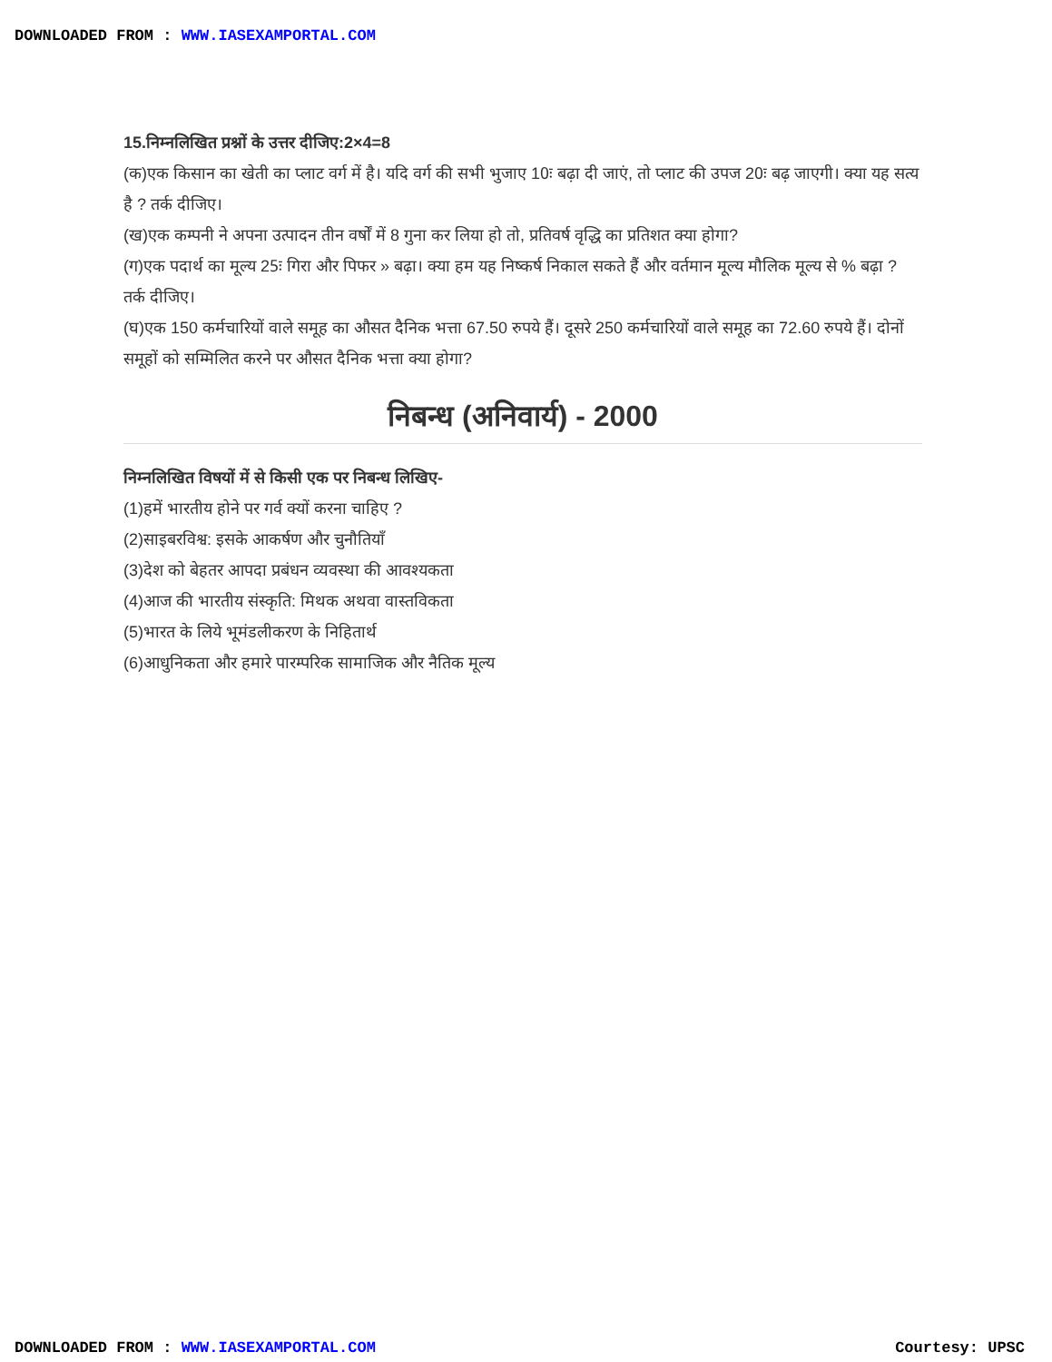DOWNLOADED FROM : WWW.IASEXAMPORTAL.COM
15.निम्नलिखित प्रश्नों के उत्तर दीजिए:2×4=8
(क)एक किसान का खेती का प्लाट वर्ग में है। यदि वर्ग की सभी भुजाए 10ः बढ़ा दी जाएं, तो प्लाट की उपज 20ः बढ़ जाएगी। क्या यह सत्य है ? तर्क दीजिए।
(ख)एक कम्पनी ने अपना उत्पादन तीन वर्षों में 8 गुना कर लिया हो तो, प्रतिवर्ष वृद्धि का प्रतिशत क्या होगा?
(ग)एक पदार्थ का मूल्य 25ः गिरा और पिफर » बढ़ा। क्या हम यह निष्कर्ष निकाल सकते हैं और वर्तमान मूल्य मौलिक मूल्य से % बढ़ा ? तर्क दीजिए।
(घ)एक 150 कर्मचारियों वाले समूह का औसत दैनिक भत्ता 67.50 रुपये हैं। दूसरे 250 कर्मचारियों वाले समूह का 72.60 रुपये हैं। दोनों समूहों को सम्मिलित करने पर औसत दैनिक भत्ता क्या होगा?
निबन्ध (अनिवार्य) - 2000
निम्नलिखित विषयों में से किसी एक पर निबन्ध लिखिए-
(1)हमें भारतीय होने पर गर्व क्यों करना चाहिए ?
(2)साइबरविश्व: इसके आकर्षण और चुनौतियाँ
(3)देश को बेहतर आपदा प्रबंधन व्यवस्था की आवश्यकता
(4)आज की भारतीय संस्कृति: मिथक अथवा वास्तविकता
(5)भारत के लिये भूमंडलीकरण के निहितार्थ
(6)आधुनिकता और हमारे पारम्परिक सामाजिक और नैतिक मूल्य
DOWNLOADED FROM : WWW.IASEXAMPORTAL.COM
Courtesy: UPSC